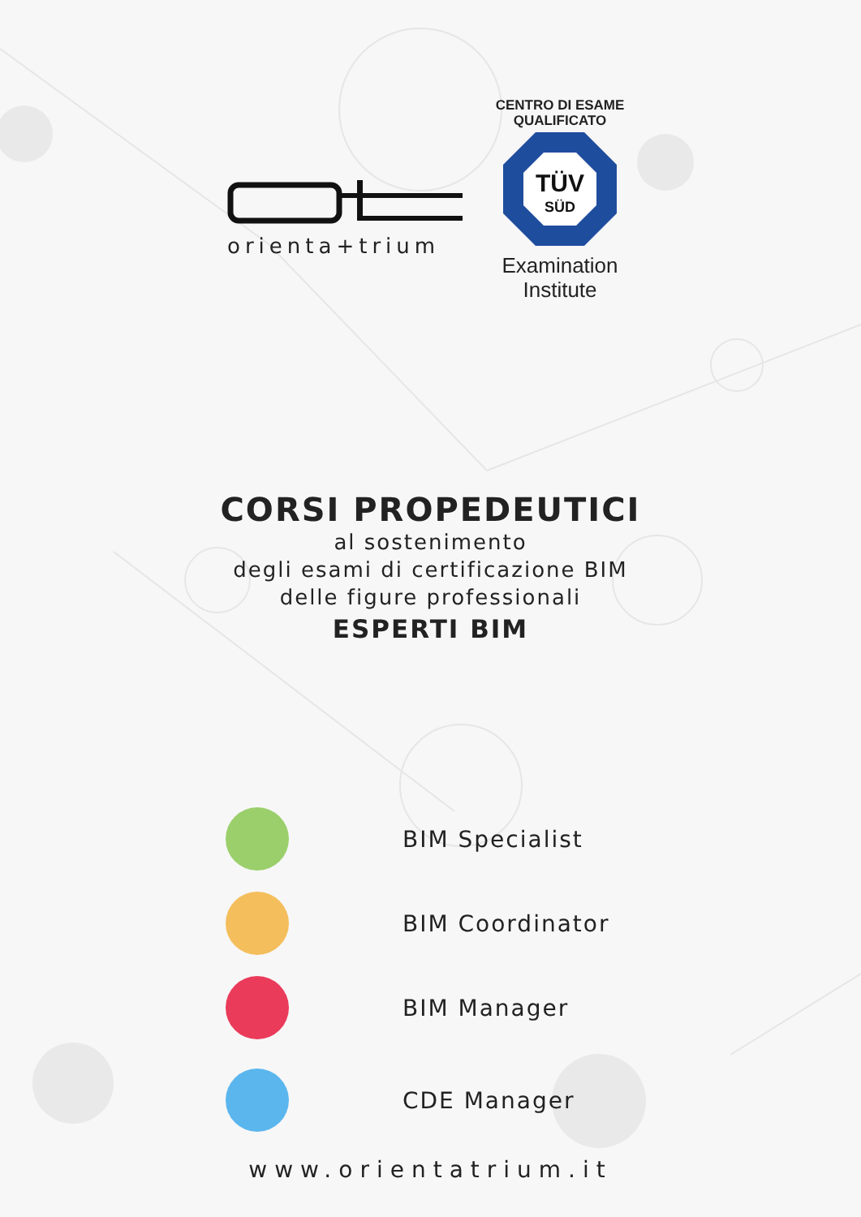orienta+trium
CENTRO DI ESAME
QUALIFICATO
TÜV
SÜD
Examination
Institute
CORSI PROPEDEUTICI
al sostenimento
degli esami di certificazione BIM
delle figure professionali
ESPERTI BIM
BIM Specialist
BIM Coordinator
BIM Manager
CDE Manager
www.orientatrium.it